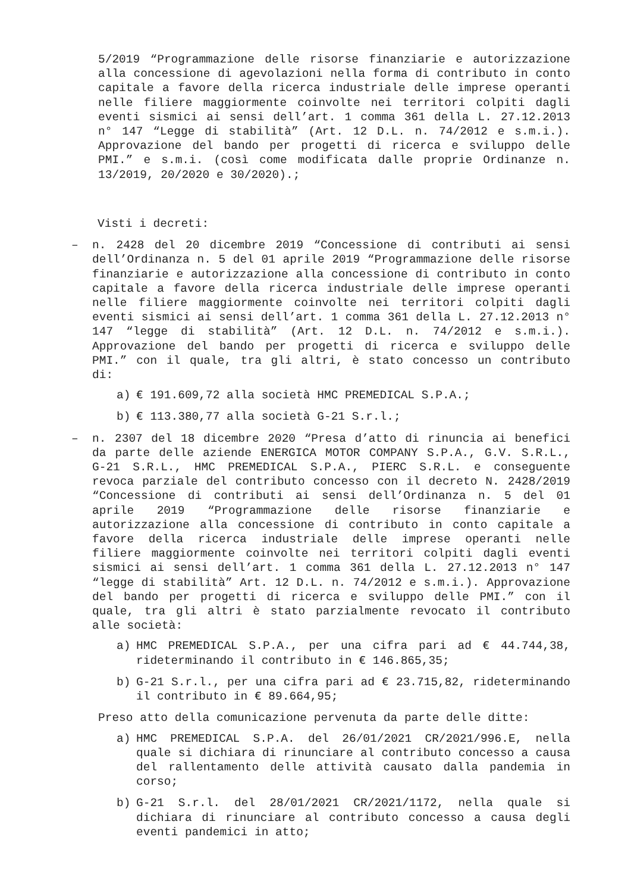5/2019 “Programmazione delle risorse finanziarie e autorizzazione alla concessione di agevolazioni nella forma di contributo in conto capitale a favore della ricerca industriale delle imprese operanti nelle filiere maggiormente coinvolte nei territori colpiti dagli eventi sismici ai sensi dell’art. 1 comma 361 della L. 27.12.2013 n° 147 “Legge di stabilità” (Art. 12 D.L. n. 74/2012 e s.m.i.). Approvazione del bando per progetti di ricerca e sviluppo delle PMI.” e s.m.i. (così come modificata dalle proprie Ordinanze n. 13/2019, 20/2020 e 30/2020).;
Visti i decreti:
– n. 2428 del 20 dicembre 2019 “Concessione di contributi ai sensi dell’Ordinanza n. 5 del 01 aprile 2019 “Programmazione delle risorse finanziarie e autorizzazione alla concessione di contributo in conto capitale a favore della ricerca industriale delle imprese operanti nelle filiere maggiormente coinvolte nei territori colpiti dagli eventi sismici ai sensi dell’art. 1 comma 361 della L. 27.12.2013 n° 147 “legge di stabilità” (Art. 12 D.L. n. 74/2012 e s.m.i.). Approvazione del bando per progetti di ricerca e sviluppo delle PMI.” con il quale, tra gli altri, è stato concesso un contributo di:
a) € 191.609,72 alla società HMC PREMEDICAL S.P.A.;
b) € 113.380,77 alla società G-21 S.r.l.;
– n. 2307 del 18 dicembre 2020 “Presa d’atto di rinuncia ai benefici da parte delle aziende ENERGICA MOTOR COMPANY S.P.A., G.V. S.R.L., G-21 S.R.L., HMC PREMEDICAL S.P.A., PIERC S.R.L. e conseguente revoca parziale del contributo concesso con il decreto N. 2428/2019 “Concessione di contributi ai sensi dell’Ordinanza n. 5 del 01 aprile 2019 “Programmazione delle risorse finanziarie e autorizzazione alla concessione di contributo in conto capitale a favore della ricerca industriale delle imprese operanti nelle filiere maggiormente coinvolte nei territori colpiti dagli eventi sismici ai sensi dell’art. 1 comma 361 della L. 27.12.2013 n° 147 “legge di stabilità” Art. 12 D.L. n. 74/2012 e s.m.i.). Approvazione del bando per progetti di ricerca e sviluppo delle PMI.” con il quale, tra gli altri è stato parzialmente revocato il contributo alle società:
a) HMC PREMEDICAL S.P.A., per una cifra pari ad € 44.744,38, rideterminando il contributo in € 146.865,35;
b) G-21 S.r.l., per una cifra pari ad € 23.715,82, rideterminando il contributo in € 89.664,95;
Preso atto della comunicazione pervenuta da parte delle ditte:
a) HMC PREMEDICAL S.P.A. del 26/01/2021 CR/2021/996.E, nella quale si dichiara di rinunciare al contributo concesso a causa del rallentamento delle attività causato dalla pandemia in corso;
b) G-21 S.r.l. del 28/01/2021 CR/2021/1172, nella quale si dichiara di rinunciare al contributo concesso a causa degli eventi pandemici in atto;